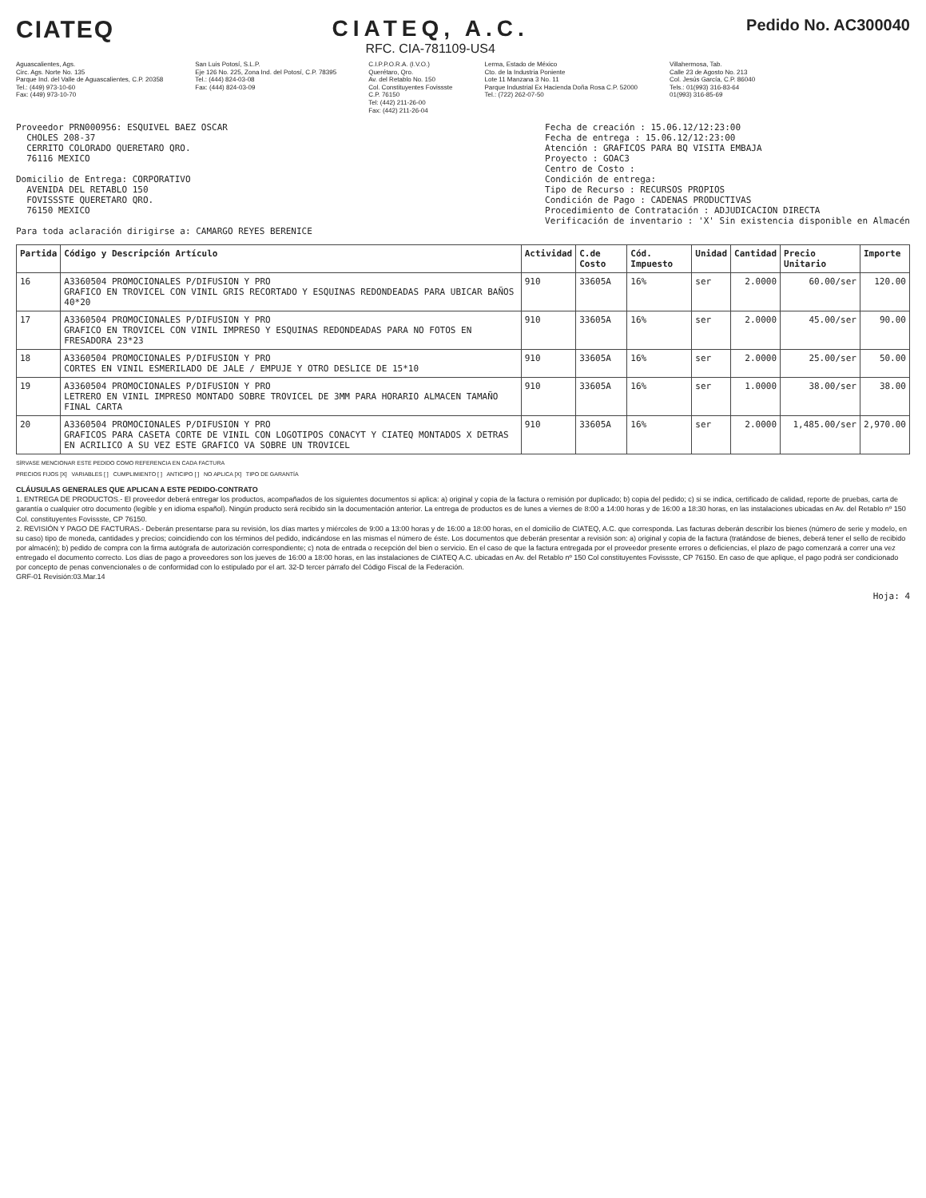CIATEQ CIATEQ, A.C.
RFC. CIA-781109-US4
Pedido No. AC300040
Aguascalientes, Ags.
Circ. Ags. Norte No. 135
Parque Ind. del Valle de Aguascalientes, C.P. 20358
Tel.: (449) 973-10-60
Fax: (449) 973-10-70
San Luis Potosí, S.L.P.
Eje 126 No. 225, Zona Ind. del Potosí, C.P. 78395
Tel.: (444) 824-03-08
Fax: (444) 824-03-09
C.I.P.P.O.R.A. (I.V.O.)
Querétaro, Qro.
Av. del Retablo No. 150
Col. Constituyentes Fovissste
C.P. 76150
Tel: (442) 211-26-00
Fax: (442) 211-26-04
Lerma, Estado de México
Cto. de la Industria Poniente
Lote 11 Manzana 3 No. 11
Parque Industrial Ex Hacienda Doña Rosa C.P. 52000
Tel.: (722) 262-07-50
Villahermosa, Tab.
Calle 23 de Agosto No. 213
Col. Jesús García, C.P. 86040
Tels.: 01(993) 316-83-64
01(993) 316-85-69
Proveedor PRN000956: ESQUIVEL BAEZ OSCAR
CHOLES 208-37
CERRITO COLORADO QUERETARO QRO.
76116 MEXICO
Domicilio de Entrega: CORPORATIVO
AVENIDA DEL RETABLO 150
FOVISSSTE QUERETARO QRO.
76150 MEXICO
Para toda aclaración dirigirse a: CAMARGO REYES BERENICE
Fecha de creación : 15.06.12/12:23:00
Fecha de entrega : 15.06.12/12:23:00
Atención : GRAFICOS PARA BQ VISITA EMBAJA
Proyecto : GOAC3
Centro de Costo :
Condición de entrega:
Tipo de Recurso : RECURSOS PROPIOS
Condición de Pago : CADENAS PRODUCTIVAS
Procedimiento de Contratación : ADJUDICACION DIRECTA
Verificación de inventario : 'X' Sin existencia disponible en Almacén
| Partida | Código y Descripción Artículo | Actividad | C.de Costo | Cód. Impuesto | Unidad | Cantidad | Precio Unitario | Importe |
| --- | --- | --- | --- | --- | --- | --- | --- | --- |
| 16 | A3360504 PROMOCIONALES P/DIFUSION Y PRO GRAFICO EN TROVICEL CON VINIL GRIS RECORTADO Y ESQUINAS REDONDEADAS PARA UBICAR BAÑOS 40*20 | 910 | 33605A | 16% | ser | 2.0000 | 60.00/ser | 120.00 |
| 17 | A3360504 PROMOCIONALES P/DIFUSION Y PRO GRAFICO EN TROVICEL CON VINIL IMPRESO Y ESQUINAS REDONDEADAS PARA NO FOTOS EN FRESADORA 23*23 | 910 | 33605A | 16% | ser | 2.0000 | 45.00/ser | 90.00 |
| 18 | A3360504 PROMOCIONALES P/DIFUSION Y PRO CORTES EN VINIL ESMERILADO DE JALE / EMPUJE Y OTRO DESLICE DE 15*10 | 910 | 33605A | 16% | ser | 2.0000 | 25.00/ser | 50.00 |
| 19 | A3360504 PROMOCIONALES P/DIFUSION Y PRO LETRERO EN VINIL IMPRESO MONTADO SOBRE TROVICEL DE 3MM PARA HORARIO ALMACEN TAMAÑO FINAL CARTA | 910 | 33605A | 16% | ser | 1.0000 | 38.00/ser | 38.00 |
| 20 | A3360504 PROMOCIONALES P/DIFUSION Y PRO GRAFICOS PARA CASETA CORTE DE VINIL CON LOGOTIPOS CONACYT Y CIATEQ MONTADOS X DETRAS EN ACRILICO A SU VEZ ESTE GRAFICO VA SOBRE UN TROVICEL | 910 | 33605A | 16% | ser | 2.0000 | 1,485.00/ser | 2,970.00 |
SÍRVASE MENCIONAR ESTE PEDIDO COMO REFERENCIA EN CADA FACTURA
PRECIOS FIJOS [X] VARIABLES [ ] CUMPLIMIENTO [ ] ANTICIPO [ ] NO APLICA [X] TIPO DE GARANTÍA
CLÁUSULAS GENERALES QUE APLICAN A ESTE PEDIDO-CONTRATO
1. ENTREGA DE PRODUCTOS.- El proveedor deberá entregar los productos, acompañados de los siguientes documentos si aplica: a) original y copia de la factura o remisión por duplicado; b) copia del pedido; c) si se indica, certificado de calidad, reporte de pruebas, carta de garantía o cualquier otro documento (legible y en idioma español). Ningún producto será recibido sin la documentación anterior. La entrega de productos es de lunes a viernes de 8:00 a 14:00 horas y de 16:00 a 18:30 horas, en las instalaciones ubicadas en Av. del Retablo nº 150 Col. constituyentes Fovissste, CP 76150.
2. REVISIÓN Y PAGO DE FACTURAS.- Deberán presentarse para su revisión, los días martes y miércoles de 9:00 a 13:00 horas y de 16:00 a 18:00 horas, en el domicilio de CIATEQ, A.C. que corresponda. Las facturas deberán describir los bienes (número de serie y modelo, en su caso) tipo de moneda, cantidades y precios; coincidiendo con los términos del pedido, indicándose en las mismas el número de éste. Los documentos que deberán presentar a revisión son: a) original y copia de la factura (tratándose de bienes, deberá tener el sello de recibido por almacén); b) pedido de compra con la firma autógrafa de autorización correspondiente; c) nota de entrada o recepción del bien o servicio. En el caso de que la factura entregada por el proveedor presente errores o deficiencias, el plazo de pago comenzará a correr una vez entregado el documento correcto. Los días de pago a proveedores son los jueves de 16:00 a 18:00 horas, en las instalaciones de CIATEQ A.C. ubicadas en Av. del Retablo nº 150 Col constituyentes Fovissste, CP 76150. En caso de que aplique, el pago podrá ser condicionado por concepto de penas convencionales o de conformidad con lo estipulado por el art. 32-D tercer párrafo del Código Fiscal de la Federación.
GRF-01 Revisión:03.Mar.14
Hoja: 4